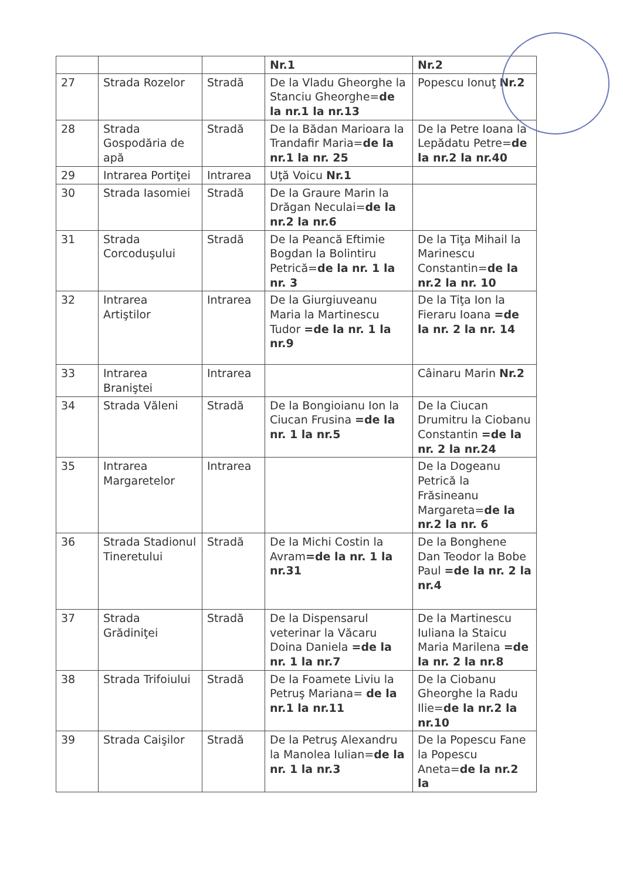| | | | Nr.1 | Nr.2 |
| 27 | Strada Rozelor | Stradă | De la Vladu Gheorghe la Stanciu Gheorghe= de la nr.1 la nr.13 | Popescu Ionuţ Nr.2 |
| 28 | Strada Gospodăria de apă | Stradă | De la Bădan Marioara la Trandafir Maria= de la nr.1 la nr. 25 | De la Petre Ioana la Lepădatu Petre= de la nr.2 la nr.40 |
| 29 | Intrarea Portiţei | Intrarea | Uţă Voicu Nr.1 | |
| 30 | Strada Iasomiei | Stradă | De la Graure Marin la Drăgan Neculai= de la nr.2 la nr.6 | |
| 31 | Strada Corcoduşului | Stradă | De la Peancă Eftimie Bogdan la Bolintiru Petrică= de la nr. 1 la nr. 3 | De la Tiţa Mihail la Marinescu Constantin= de la nr.2 la nr. 10 |
| 32 | Intrarea Artiştilor | Intrarea | De la Giurgiuveanu Maria la Martinescu Tudor =de la nr. 1 la nr.9 | De la Tiţa Ion la Fieraru Ioana =de la nr. 2 la nr. 14 |
| 33 | Intrarea Braniştei | Intrarea | | Câinaru Marin Nr.2 |
| 34 | Strada Văleni | Stradă | De la Bongioianu Ion la Ciucan Frusina =de la nr. 1 la nr.5 | De la Ciucan Drumitru la Ciobanu Constantin =de la nr. 2 la nr.24 |
| 35 | Intrarea Margaretelor | Intrarea | | De la Dogeanu Petrică la Frăsineanu Margareta= de la nr.2 la nr. 6 |
| 36 | Strada Stadionul Tineretului | Stradă | De la Michi Costin la Avram =de la nr. 1 la nr.31 | De la Bonghene Dan Teodor la Bobe Paul =de la nr. 2 la nr.4 |
| 37 | Strada Grădiniţei | Stradă | De la Dispensarul veterinar la Văcaru Doina Daniela =de la nr. 1 la nr.7 | De la Martinescu Iuliana la Staicu Maria Marilena =de la nr. 2 la nr.8 |
| 38 | Strada Trifoiului | Stradă | De la Foamete Liviu la Petruş Mariana= de la nr.1 la nr.11 | De la Ciobanu Gheorghe la Radu Ilie= de la nr.2 la nr.10 |
| 39 | Strada Caişilor | Stradă | De la Petruş Alexandru la Manolea Iulian= de la nr. 1 la nr.3 | De la Popescu Fane la Popescu Aneta= de la nr.2 la |